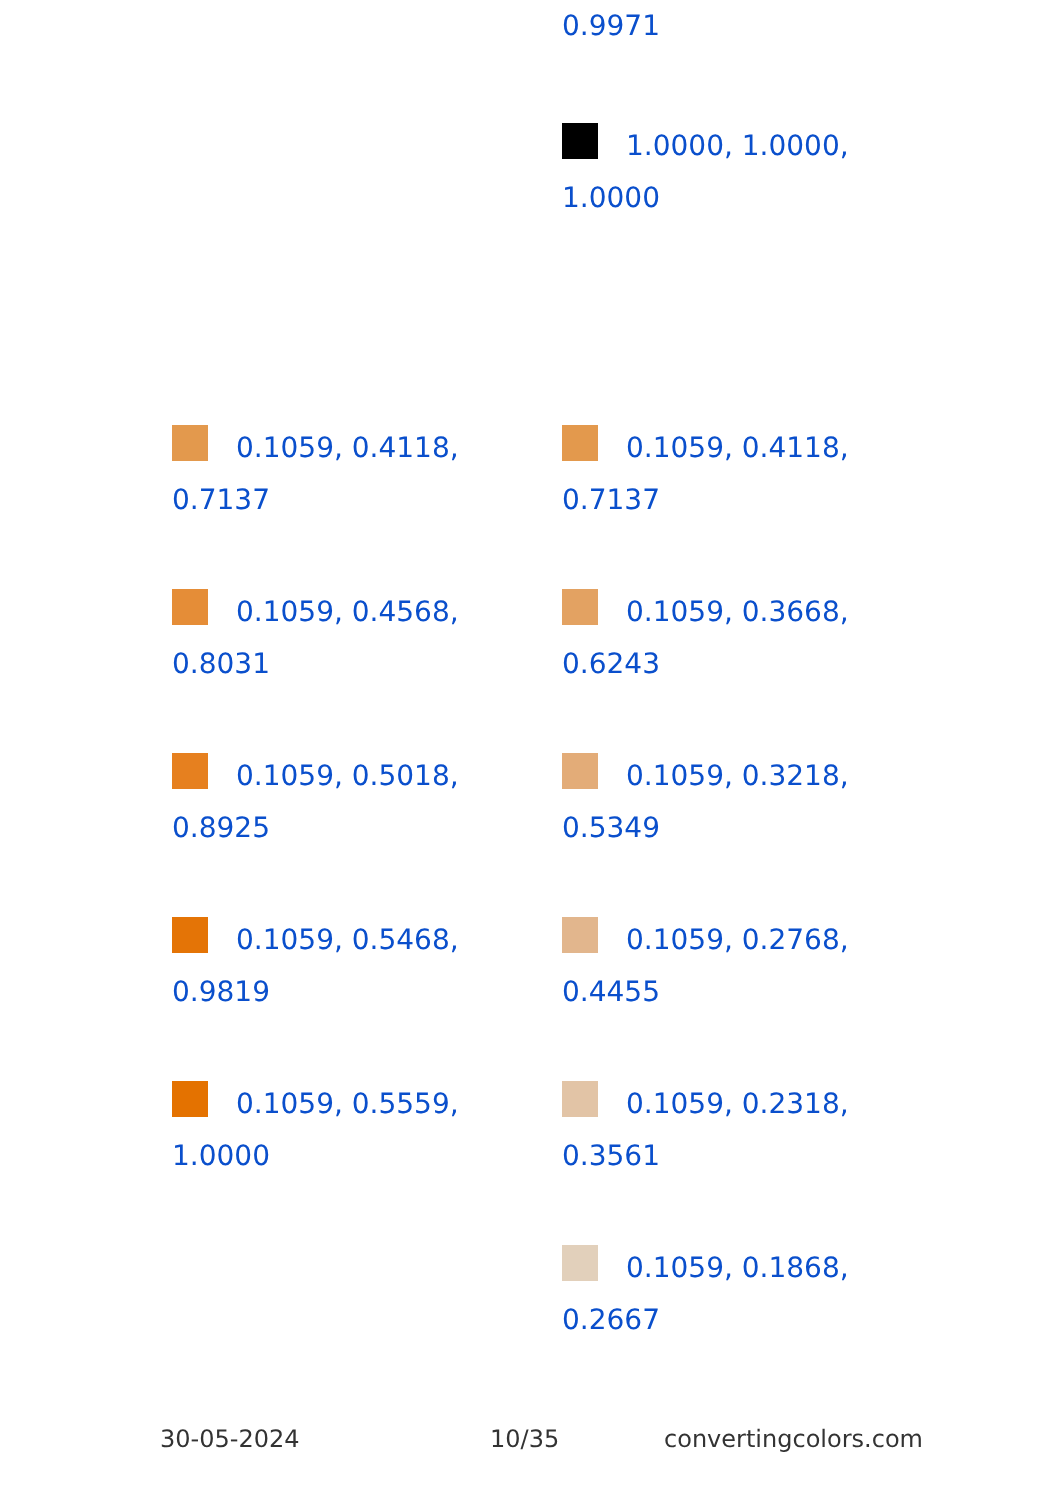0.9971
1.0000, 1.0000, 1.0000
0.1059, 0.4118, 0.7137
0.1059, 0.4568, 0.8031
0.1059, 0.5018, 0.8925
0.1059, 0.5468, 0.9819
0.1059, 0.5559, 1.0000
0.1059, 0.4118, 0.7137
0.1059, 0.3668, 0.6243
0.1059, 0.3218, 0.5349
0.1059, 0.2768, 0.4455
0.1059, 0.2318, 0.3561
0.1059, 0.1868, 0.2667
30-05-2024 10/35 convertingcolors.com